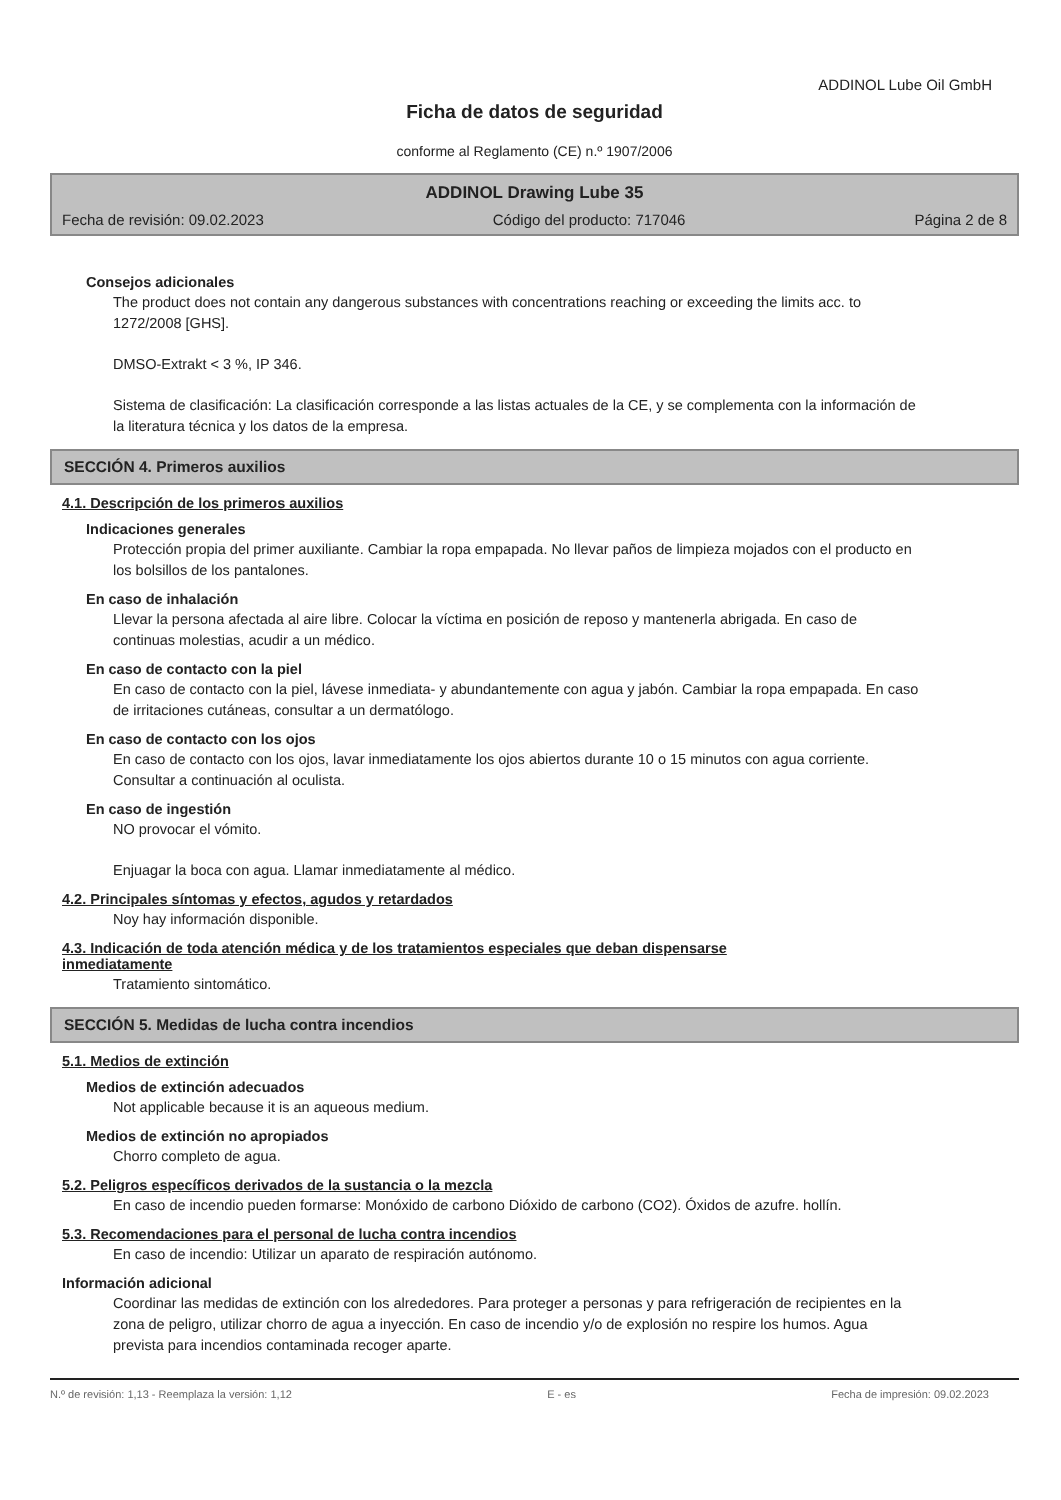ADDINOL Lube Oil GmbH
Ficha de datos de seguridad
conforme al Reglamento (CE) n.º 1907/2006
ADDINOL Drawing Lube 35
Fecha de revisión: 09.02.2023 Código del producto: 717046 Página 2 de 8
Consejos adicionales
The product does not contain any dangerous substances with concentrations reaching or exceeding the limits acc. to 1272/2008 [GHS].
DMSO-Extrakt < 3 %, IP 346.
Sistema de clasificación: La clasificación corresponde a las listas actuales de la CE, y se complementa con la información de la literatura técnica y los datos de la empresa.
SECCIÓN 4. Primeros auxilios
4.1. Descripción de los primeros auxilios
Indicaciones generales
Protección propia del primer auxiliante. Cambiar la ropa empapada. No llevar paños de limpieza mojados con el producto en los bolsillos de los pantalones.
En caso de inhalación
Llevar la persona afectada al aire libre. Colocar la víctima en posición de reposo y mantenerla abrigada. En caso de continuas molestias, acudir a un médico.
En caso de contacto con la piel
En caso de contacto con la piel, lávese inmediata- y abundantemente con agua y jabón. Cambiar la ropa empapada. En caso de irritaciones cutáneas, consultar a un dermatólogo.
En caso de contacto con los ojos
En caso de contacto con los ojos, lavar inmediatamente los ojos abiertos durante 10 o 15 minutos con agua corriente. Consultar a continuación al oculista.
En caso de ingestión
NO provocar el vómito.
Enjuagar la boca con agua. Llamar inmediatamente al médico.
4.2. Principales síntomas y efectos, agudos y retardados
Noy hay información disponible.
4.3. Indicación de toda atención médica y de los tratamientos especiales que deban dispensarse inmediatamente
Tratamiento sintomático.
SECCIÓN 5. Medidas de lucha contra incendios
5.1. Medios de extinción
Medios de extinción adecuados
Not applicable because it is an aqueous medium.
Medios de extinción no apropiados
Chorro completo de agua.
5.2. Peligros específicos derivados de la sustancia o la mezcla
En caso de incendio pueden formarse: Monóxido de carbono Dióxido de carbono (CO2). Óxidos de azufre. hollín.
5.3. Recomendaciones para el personal de lucha contra incendios
En caso de incendio: Utilizar un aparato de respiración autónomo.
Información adicional
Coordinar las medidas de extinción con los alrededores. Para proteger a personas y para refrigeración de recipientes en la zona de peligro, utilizar chorro de agua a inyección. En caso de incendio y/o de explosión no respire los humos. Agua prevista para incendios contaminada recoger aparte.
N.º de revisión: 1,13 - Reemplaza la versión: 1,12 E - es Fecha de impresión: 09.02.2023